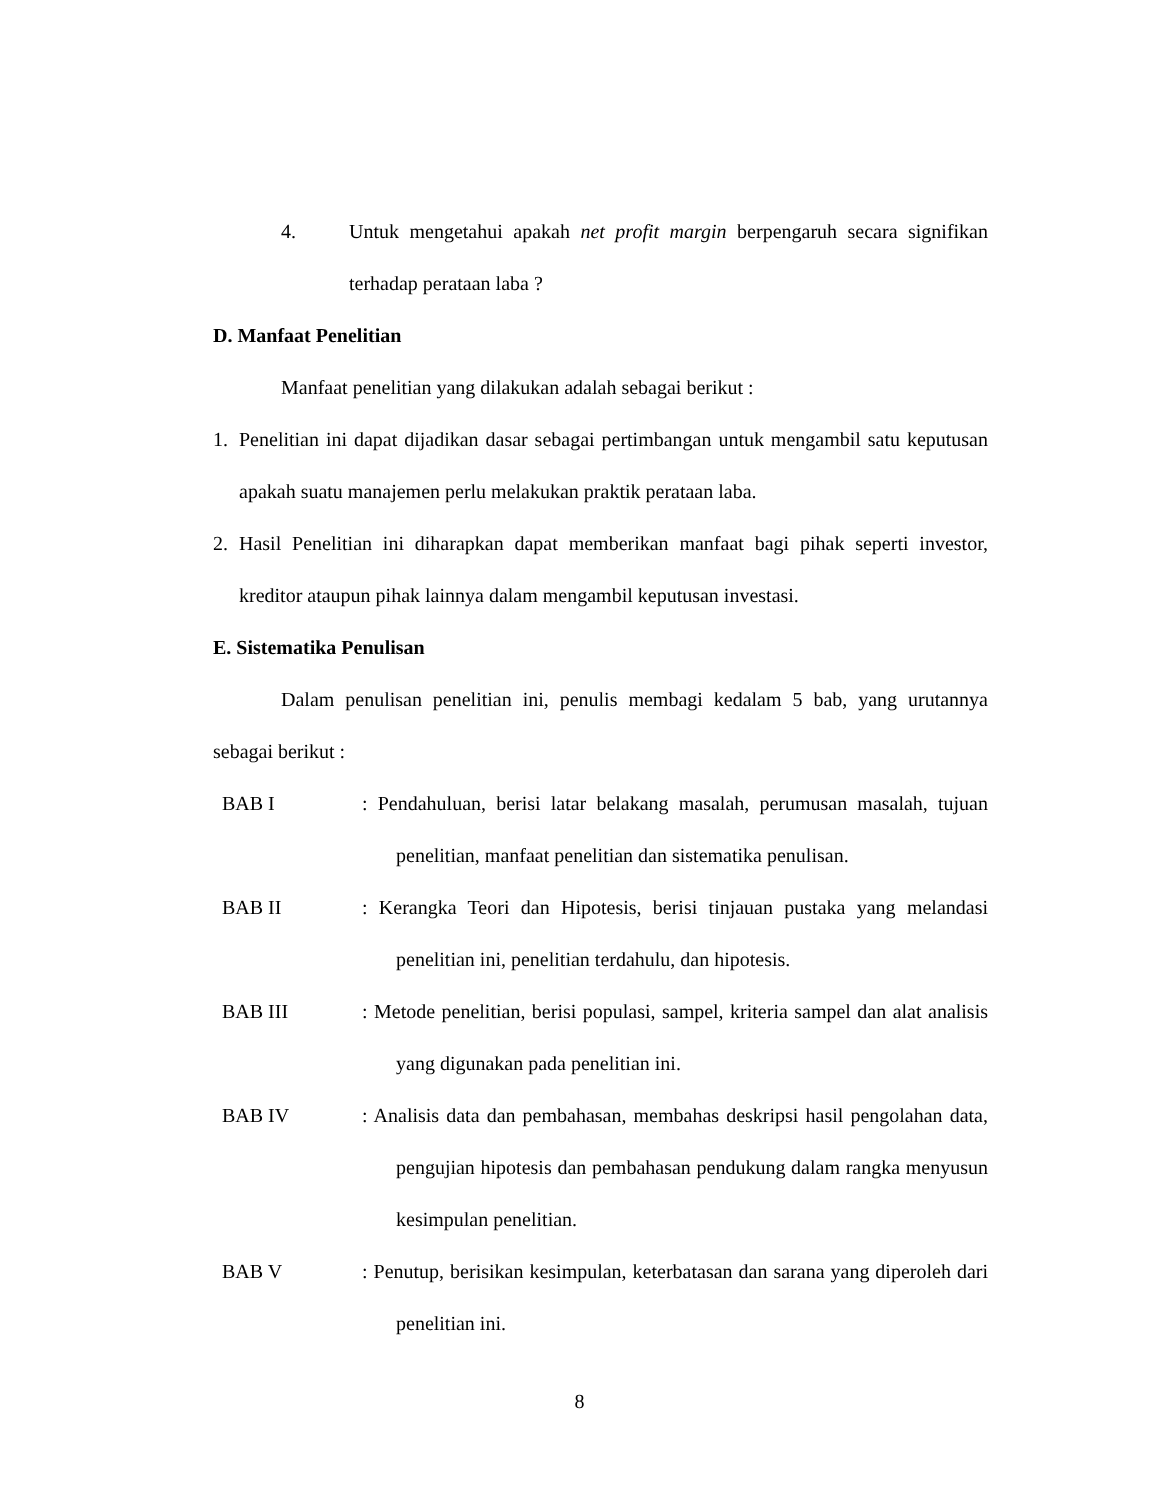4. Untuk mengetahui apakah net profit margin berpengaruh secara signifikan terhadap perataan laba ?
D. Manfaat Penelitian
Manfaat penelitian yang dilakukan adalah sebagai berikut :
1. Penelitian ini dapat dijadikan dasar sebagai pertimbangan untuk mengambil satu keputusan apakah suatu manajemen perlu melakukan praktik perataan laba.
2. Hasil Penelitian ini diharapkan dapat memberikan manfaat bagi pihak seperti investor, kreditor ataupun pihak lainnya dalam mengambil keputusan investasi.
E. Sistematika Penulisan
Dalam penulisan penelitian ini, penulis membagi kedalam 5 bab, yang urutannya sebagai berikut :
BAB I : Pendahuluan, berisi latar belakang masalah, perumusan masalah, tujuan penelitian, manfaat penelitian dan sistematika penulisan.
BAB II : Kerangka Teori dan Hipotesis, berisi tinjauan pustaka yang melandasi penelitian ini, penelitian terdahulu, dan hipotesis.
BAB III : Metode penelitian, berisi populasi, sampel, kriteria sampel dan alat analisis yang digunakan pada penelitian ini.
BAB IV : Analisis data dan pembahasan, membahas deskripsi hasil pengolahan data, pengujian hipotesis dan pembahasan pendukung dalam rangka menyusun kesimpulan penelitian.
BAB V : Penutup, berisikan kesimpulan, keterbatasan dan sarana yang diperoleh dari penelitian ini.
8